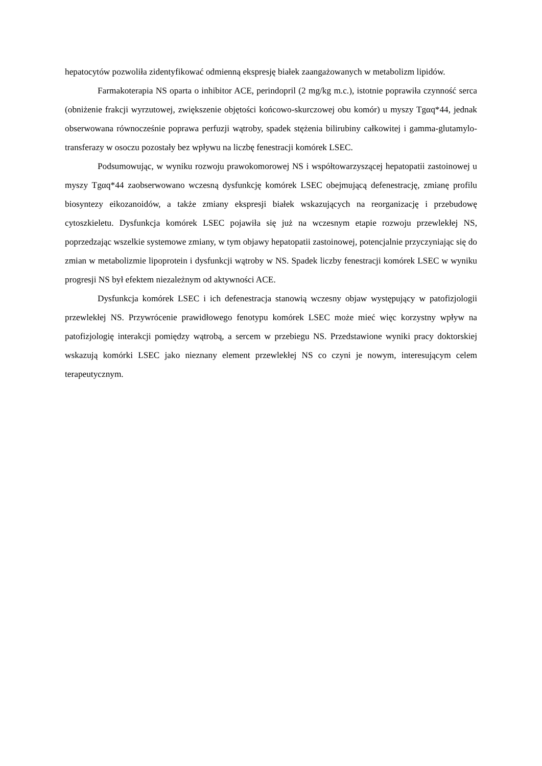hepatocytów pozwoliła zidentyfikować odmienną ekspresję białek zaangażowanych w metabolizm lipidów.
Farmakoterapia NS oparta o inhibitor ACE, perindopril (2 mg/kg m.c.), istotnie poprawiła czynność serca (obniżenie frakcji wyrzutowej, zwiększenie objętości końcowo-skurczowej obu komór) u myszy Tgαq*44, jednak obserwowana równocześnie poprawa perfuzji wątroby, spadek stężenia bilirubiny całkowitej i gamma-glutamylo-transferazy w osoczu pozostały bez wpływu na liczbę fenestracji komórek LSEC.
Podsumowując, w wyniku rozwoju prawokomorowej NS i współtowarzyszącej hepatopatii zastoinowej u myszy Tgαq*44 zaobserwowano wczesną dysfunkcję komórek LSEC obejmującą defenestrację, zmianę profilu biosyntezy eikozanoidów, a także zmiany ekspresji białek wskazujących na reorganizację i przebudowę cytoszkieletu. Dysfunkcja komórek LSEC pojawiła się już na wczesnym etapie rozwoju przewlekłej NS, poprzedzając wszelkie systemowe zmiany, w tym objawy hepatopatii zastoinowej, potencjalnie przyczyniając się do zmian w metabolizmie lipoprotein i dysfunkcji wątroby w NS. Spadek liczby fenestracji komórek LSEC w wyniku progresji NS był efektem niezależnym od aktywności ACE.
Dysfunkcja komórek LSEC i ich defenestracja stanowią wczesny objaw występujący w patofizjologii przewlekłej NS. Przywrócenie prawidłowego fenotypu komórek LSEC może mieć więc korzystny wpływ na patofizjologię interakcji pomiędzy wątrobą, a sercem w przebiegu NS. Przedstawione wyniki pracy doktorskiej wskazują komórki LSEC jako nieznany element przewlekłej NS co czyni je nowym, interesującym celem terapeutycznym.